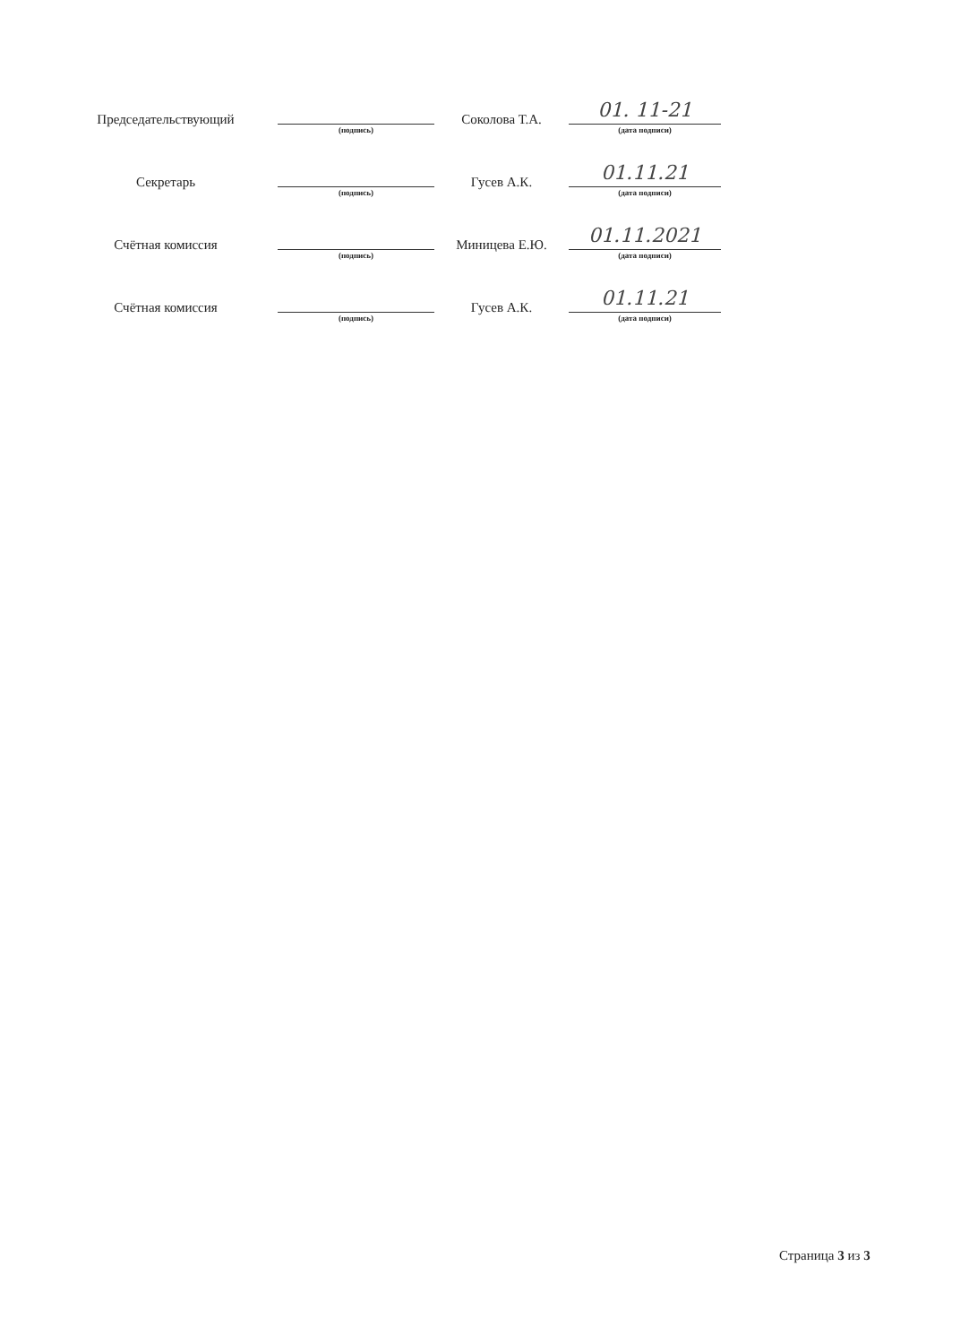| Председательствующий | (подпись) | Соколова Т.А. | 01. 11-21 (дата подписи) |
| Секретарь | (подпись) | Гусев А.К. | 01.11.21 (дата подписи) |
| Счётная комиссия | (подпись) | Миницева Е.Ю. | 01.11.2021 (дата подписи) |
| Счётная комиссия | (подпись) | Гусев А.К. | 01.11.21 (дата подписи) |
Страница 3 из 3